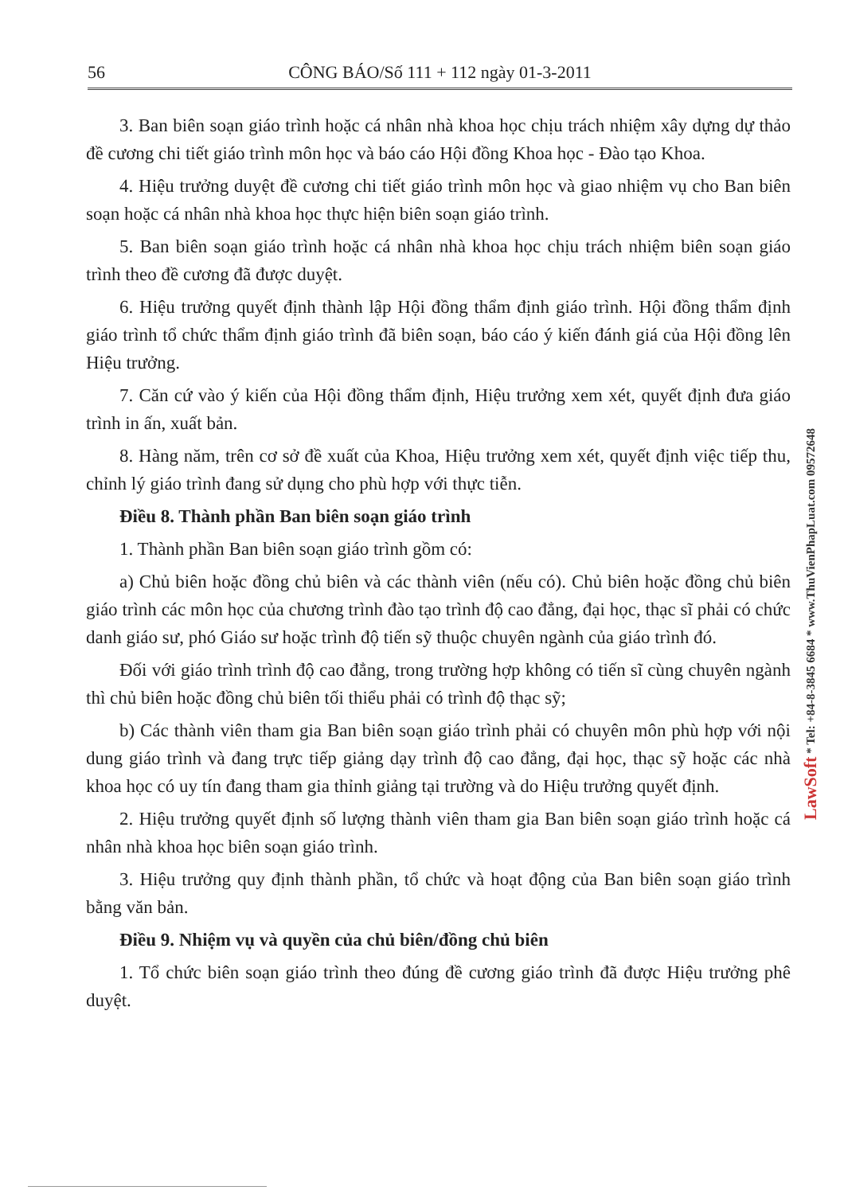56 CÔNG BÁO/Số 111 + 112 ngày 01-3-2011
3. Ban biên soạn giáo trình hoặc cá nhân nhà khoa học chịu trách nhiệm xây dựng dự thảo đề cương chi tiết giáo trình môn học và báo cáo Hội đồng Khoa học - Đào tạo Khoa.
4. Hiệu trưởng duyệt đề cương chi tiết giáo trình môn học và giao nhiệm vụ cho Ban biên soạn hoặc cá nhân nhà khoa học thực hiện biên soạn giáo trình.
5. Ban biên soạn giáo trình hoặc cá nhân nhà khoa học chịu trách nhiệm biên soạn giáo trình theo đề cương đã được duyệt.
6. Hiệu trưởng quyết định thành lập Hội đồng thẩm định giáo trình. Hội đồng thẩm định giáo trình tổ chức thẩm định giáo trình đã biên soạn, báo cáo ý kiến đánh giá của Hội đồng lên Hiệu trưởng.
7. Căn cứ vào ý kiến của Hội đồng thẩm định, Hiệu trưởng xem xét, quyết định đưa giáo trình in ấn, xuất bản.
8. Hàng năm, trên cơ sở đề xuất của Khoa, Hiệu trưởng xem xét, quyết định việc tiếp thu, chỉnh lý giáo trình đang sử dụng cho phù hợp với thực tiễn.
Điều 8. Thành phần Ban biên soạn giáo trình
1. Thành phần Ban biên soạn giáo trình gồm có:
a) Chủ biên hoặc đồng chủ biên và các thành viên (nếu có). Chủ biên hoặc đồng chủ biên giáo trình các môn học của chương trình đào tạo trình độ cao đẳng, đại học, thạc sĩ phải có chức danh giáo sư, phó Giáo sư hoặc trình độ tiến sỹ thuộc chuyên ngành của giáo trình đó.
Đối với giáo trình trình độ cao đẳng, trong trường hợp không có tiến sĩ cùng chuyên ngành thì chủ biên hoặc đồng chủ biên tối thiểu phải có trình độ thạc sỹ;
b) Các thành viên tham gia Ban biên soạn giáo trình phải có chuyên môn phù hợp với nội dung giáo trình và đang trực tiếp giảng dạy trình độ cao đẳng, đại học, thạc sỹ hoặc các nhà khoa học có uy tín đang tham gia thỉnh giảng tại trường và do Hiệu trưởng quyết định.
2. Hiệu trưởng quyết định số lượng thành viên tham gia Ban biên soạn giáo trình hoặc cá nhân nhà khoa học biên soạn giáo trình.
3. Hiệu trưởng quy định thành phần, tổ chức và hoạt động của Ban biên soạn giáo trình bằng văn bản.
Điều 9. Nhiệm vụ và quyền của chủ biên/đồng chủ biên
1. Tổ chức biên soạn giáo trình theo đúng đề cương giáo trình đã được Hiệu trưởng phê duyệt.
LawSoft * Tel: +84-8-3845 6684 * www.ThuVienPhapLuat.com 09572648